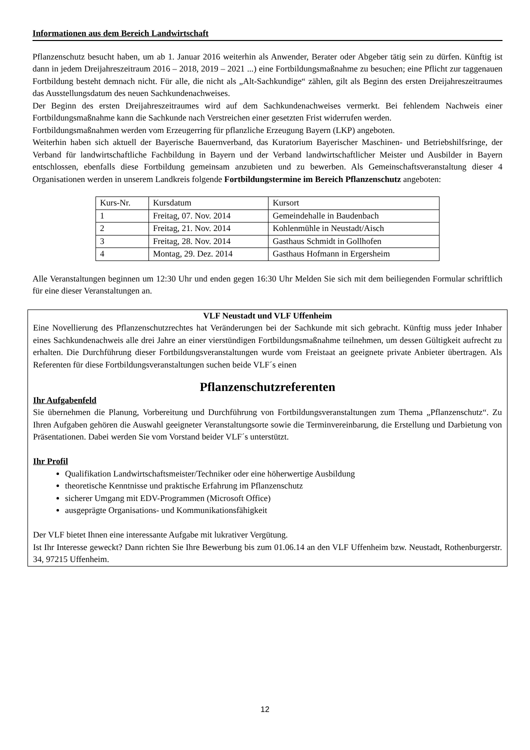Informationen aus dem Bereich Landwirtschaft
Pflanzenschutz besucht haben, um ab 1. Januar 2016 weiterhin als Anwender, Berater oder Abgeber tätig sein zu dürfen. Künftig ist dann in jedem Dreijahreszeitraum 2016 – 2018, 2019 – 2021 ...) eine Fortbildungsmaßnahme zu besuchen; eine Pflicht zur taggenauen Fortbildung besteht demnach nicht. Für alle, die nicht als „Alt-Sachkundige“ zählen, gilt als Beginn des ersten Dreijahreszeitraumes das Ausstellungsdatum des neuen Sachkundenachweises.
Der Beginn des ersten Dreijahreszeitraumes wird auf dem Sachkundenachweises vermerkt. Bei fehlendem Nachweis einer Fortbildungsmaßnahme kann die Sachkunde nach Verstreichen einer gesetzten Frist widerrufen werden.
Fortbildungsmaßnahmen werden vom Erzeugerring für pflanzliche Erzeugung Bayern (LKP) angeboten.
Weiterhin haben sich aktuell der Bayerische Bauernverband, das Kuratorium Bayerischer Maschinen- und Betriebshilfsringe, der Verband für landwirtschaftliche Fachbildung in Bayern und der Verband landwirtschaftlicher Meister und Ausbilder in Bayern entschlossen, ebenfalls diese Fortbildung gemeinsam anzubieten und zu bewerben. Als Gemeinschaftsveranstaltung dieser 4 Organisationen werden in unserem Landkreis folgende Fortbildungstermine im Bereich Pflanzenschutz angeboten:
| Kurs-Nr. | Kursdatum | Kursort |
| 1 | Freitag, 07. Nov. 2014 | Gemeindehalle in Baudenbach |
| 2 | Freitag, 21. Nov. 2014 | Kohlenmühle in Neustadt/Aisch |
| 3 | Freitag, 28. Nov. 2014 | Gasthaus Schmidt in Gollhofen |
| 4 | Montag, 29. Dez. 2014 | Gasthaus Hofmann in Ergersheim |
Alle Veranstaltungen beginnen um 12:30 Uhr und enden gegen 16:30 Uhr Melden Sie sich mit dem beiliegenden Formular schriftlich für eine dieser Veranstaltungen an.
VLF Neustadt und VLF Uffenheim
Eine Novellierung des Pflanzenschutzrechtes hat Veränderungen bei der Sachkunde mit sich gebracht. Künftig muss jeder Inhaber eines Sachkundenachweis alle drei Jahre an einer vierstündigen Fortbildungsmaßnahme teilnehmen, um dessen Gültigkeit aufrecht zu erhalten. Die Durchführung dieser Fortbildungsveranstaltungen wurde vom Freistaat an geeignete private Anbieter übertragen. Als Referenten für diese Fortbildungsveranstaltungen suchen beide VLF´s einen
Pflanzenschutzreferenten
Ihr Aufgabenfeld
Sie übernehmen die Planung, Vorbereitung und Durchführung von Fortbildungsveranstaltungen zum Thema „Pflanzenschutz“. Zu Ihren Aufgaben gehören die Auswahl geeigneter Veranstaltungsorte sowie die Terminvereinbarung, die Erstellung und Darbietung von Präsentationen. Dabei werden Sie vom Vorstand beider VLF´s unterstützt.
Ihr Profil
Qualifikation Landwirtschaftsmeister/Techniker oder eine höherwertige Ausbildung
theoretische Kenntnisse und praktische Erfahrung im Pflanzenschutz
sicherer Umgang mit EDV-Programmen (Microsoft Office)
ausgeprägte Organisations- und Kommunikationsfähigkeit
Der VLF bietet Ihnen eine interessante Aufgabe mit lukrativer Vergütung.
Ist Ihr Interesse geweckt? Dann richten Sie Ihre Bewerbung bis zum 01.06.14 an den VLF Uffenheim bzw. Neustadt, Rothenburgerstr. 34, 97215 Uffenheim.
12